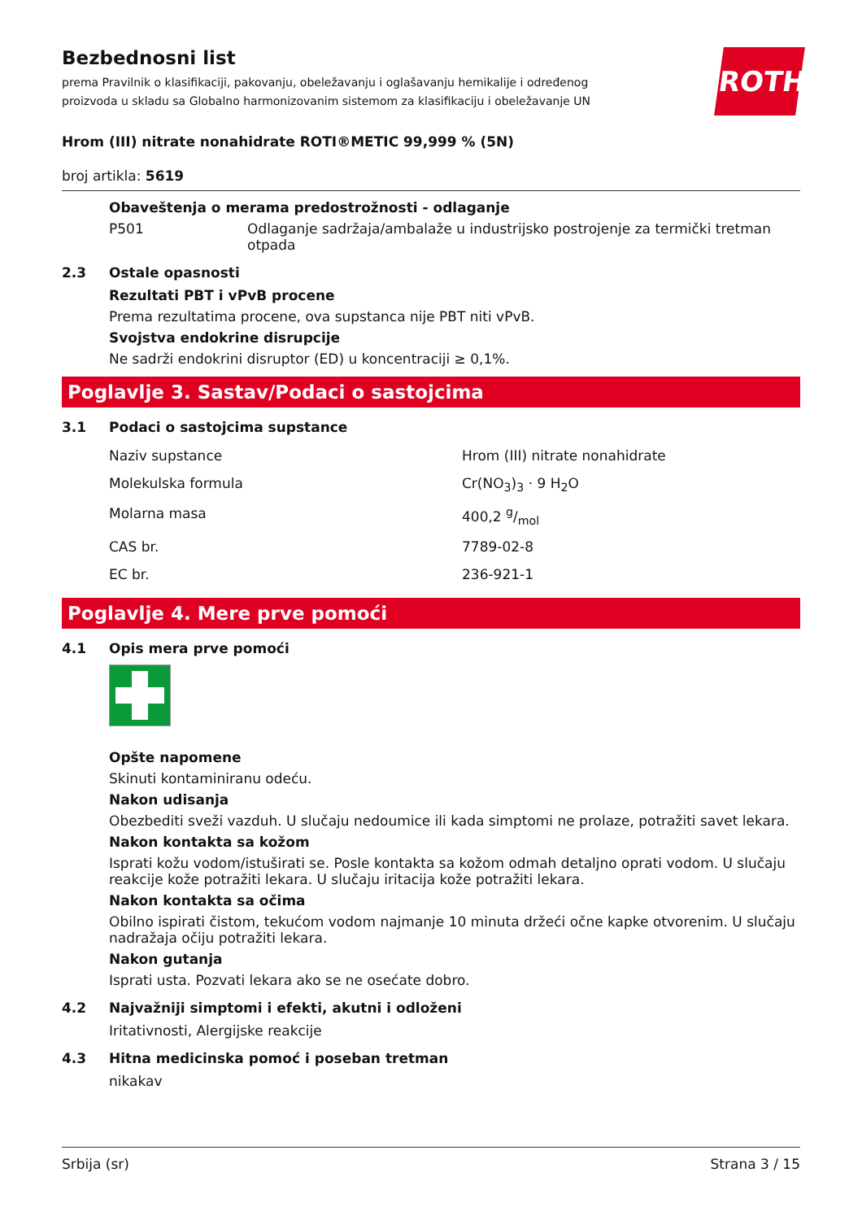Bezbednosni list
prema Pravilnik o klasifikaciji, pakovanju, obeležavanju i oglašavanju hemikalije i određenog proizvoda u skladu sa Globalno harmonizovanim sistemom za klasifikaciju i obeležavanje UN
ROTH
Hrom (III) nitrate nonahidrate ROTI®METIC 99,999 % (5N)
broj artikla: 5619
Obaveštenja o merama predostrožnosti - odlaganje
P501 Odlaganje sadržaja/ambalaže u industrijsko postrojenje za termički tretman otpada
2.3 Ostale opasnosti
Rezultati PBT i vPvB procene
Prema rezultatima procene, ova supstanca nije PBT niti vPvB.
Svojstva endokrine disrupcije
Ne sadrži endokrini disruptor (ED) u koncentraciji ≥ 0,1%.
Poglavlje 3. Sastav/Podaci o sastojcima
3.1 Podaci o sastojcima supstance
| Naziv supstance | Hrom (III) nitrate nonahidrate |
| Molekulska formula | Cr(NO<sub>3</sub>)<sub>3</sub> · 9 H<sub>2</sub>O |
| Molarna masa | 400,2 g/mol |
| CAS br. | 7789-02-8 |
| EC br. | 236-921-1 |
Poglavlje 4. Mere prve pomoći
4.1 Opis mera prve pomoći
Opšte napomene
Skinuti kontaminiranu odeću.
Nakon udisanja
Obezbediti sveži vazduh. U slučaju nedoumice ili kada simptomi ne prolaze, potražiti savet lekara.
Nakon kontakta sa kožom
Isprati kožu vodom/istuširati se. Posle kontakta sa kožom odmah detaljno oprati vodom. U slučaju reakcije kože potražiti lekara. U slučaju iritacija kože potražiti lekara.
Nakon kontakta sa očima
Obilno ispirati čistom, tekućom vodom najmanje 10 minuta držeći očne kapke otvorenim. U slučaju nadražaja očiju potražiti lekara.
Nakon gutanja
Isprati usta. Pozvati lekara ako se ne osećate dobro.
4.2 Najvažniji simptomi i efekti, akutni i odloženi
Iritativnosti, Alergijske reakcije
4.3 Hitna medicinska pomoć i poseban tretman
nikakav
Srbija (sr) Strana 3 / 15